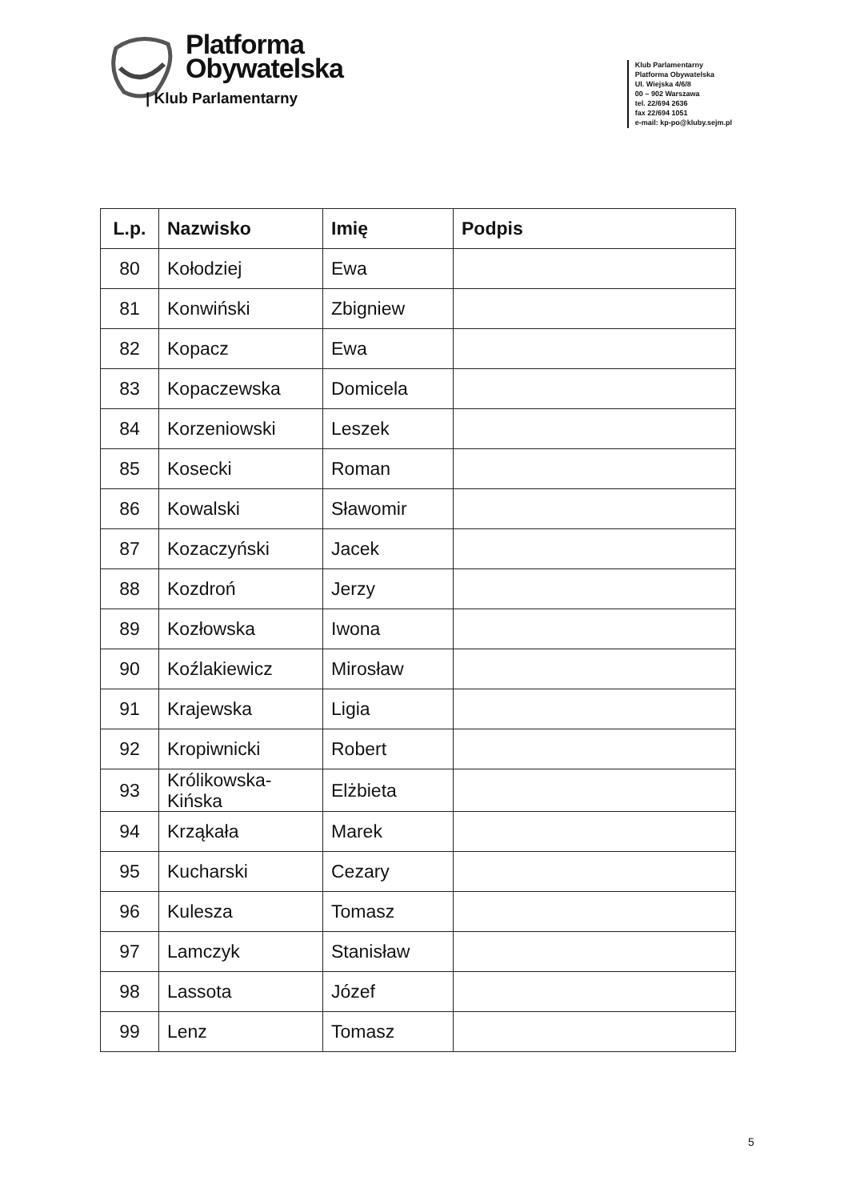Platforma
Obywatelska
| Klub Parlamentarny
Klub Parlamentarny
Platforma Obywatelska
Ul. Wiejska 4/6/8
00 – 902 Warszawa
tel. 22/694 2636
fax 22/694 1051
e-mail: kp-po@kluby.sejm.pl
| L.p. | Nazwisko | Imię | Podpis |
| --- | --- | --- | --- |
| 80 | Kołodziej | Ewa | |
| 81 | Konwiński | Zbigniew | |
| 82 | Kopacz | Ewa | |
| 83 | Kopaczewska | Domicela | |
| 84 | Korzeniowski | Leszek | |
| 85 | Kosecki | Roman | |
| 86 | Kowalski | Sławomir | |
| 87 | Kozaczyński | Jacek | |
| 88 | Kozdroń | Jerzy | |
| 89 | Kozłowska | Iwona | |
| 90 | Koźlakiewicz | Mirosław | |
| 91 | Krajewska | Ligia | |
| 92 | Kropiwnicki | Robert | |
| 93 | Królikowska- Kińska | Elżbieta | |
| 94 | Krząkała | Marek | |
| 95 | Kucharski | Cezary | |
| 96 | Kulesza | Tomasz | |
| 97 | Lamczyk | Stanisław | |
| 98 | Lassota | Józef | |
| 99 | Lenz | Tomasz | |
5